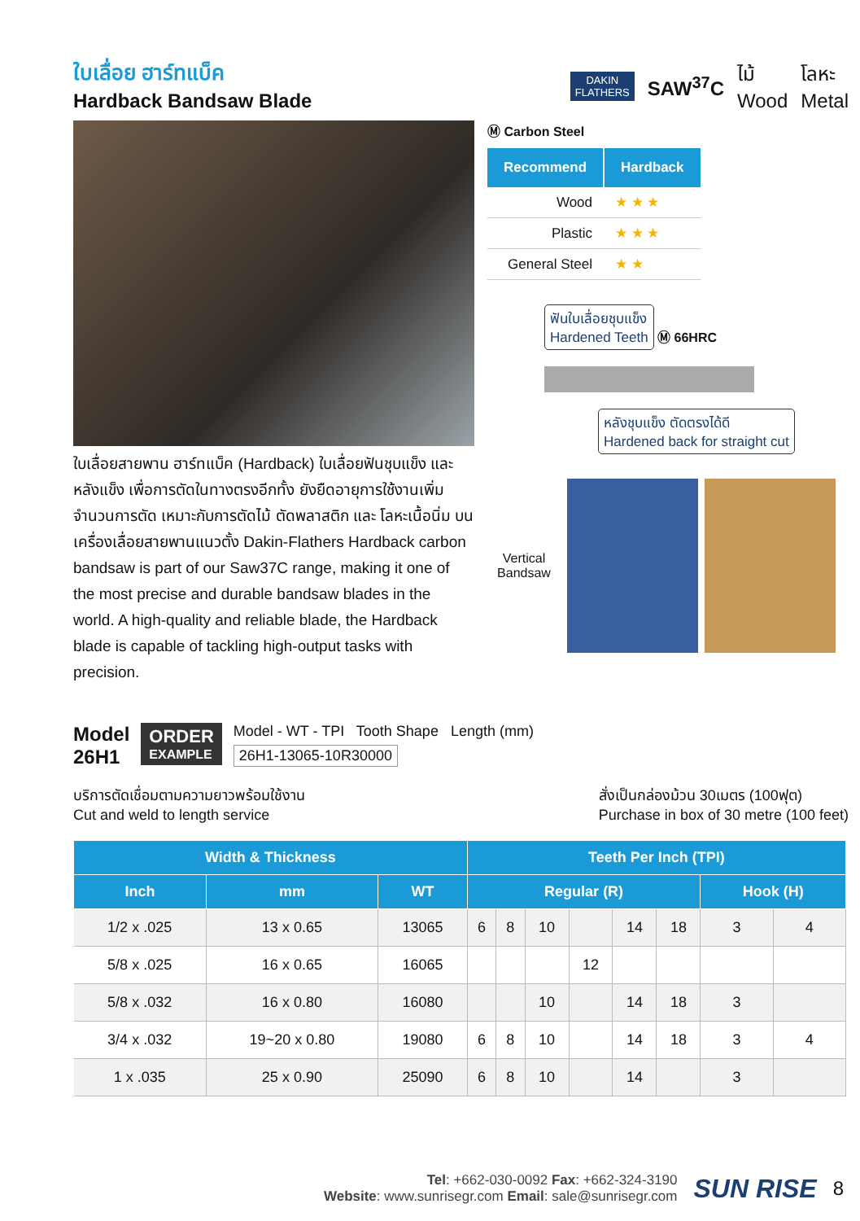ใบเลื่อย ฮาร์ทแบ็ค
Hardback Bandsaw Blade
DAKIN
FLATHERS
SAW<sup>37</sup>C ไม้
Wood โลหะ
Metal
ใบเลื่อยสายพาน ฮาร์ทแบ็ค (Hardback) ใบเลื่อยฟันชุบแข็ง และหลังแข็ง เพื่อการตัดในทางตรงอีกทั้ง ยังยืดอายุการใช้งานเพิ่มจำนวนการตัด เหมาะกับการตัดไม้ ตัดพลาสติก และ โลหะเนื้อนิ่ม บนเครื่องเลื่อยสายพานแนวตั้ง Dakin-Flathers Hardback carbon bandsaw is part of our Saw37C range, making it one of the most precise and durable bandsaw blades in the world. A high-quality and reliable blade, the Hardback blade is capable of tackling high-output tasks with precision.
Ⓜ Carbon Steel
| Recommend | Hardback |
| --- | --- |
| Wood | ★ ★ ★ |
| Plastic | ★ ★ ★ |
| General Steel | ★ ★ |
ฟันใบเลื่อยชุบแข็ง
Hardened Teeth Ⓜ 66HRC
หลังชุบแข็ง ตัดตรงได้ดี
Hardened back for straight cut
Vertical Bandsaw
Model
26H1
ORDER
EXAMPLE
Model - WT - TPI Tooth Shape Length (mm)
26H1-13065-10R30000
บริการตัดเชื่อมตามความยาวพร้อมใช้งาน
Cut and weld to length service
สั่งเป็นกล่องม้วน 30เมตร (100ฟุต)
Purchase in box of 30 metre (100 feet)
| Width & Thickness | | | Teeth Per Inch (TPI) | | | | | | | |
| --- | --- | --- | --- | --- | --- | --- | --- | --- | --- | --- |
| Inch | mm | WT | Regular (R) | | | | | | Hook (H) | |
| 1/2 x .025 | 13 x 0.65 | 13065 | 6 | 8 | 10 | | 14 | 18 | 3 | 4 |
| 5/8 x .025 | 16 x 0.65 | 16065 | | | | 12 | | | | |
| 5/8 x .032 | 16 x 0.80 | 16080 | | | 10 | | 14 | 18 | 3 | |
| 3/4 x .032 | 19~20 x 0.80 | 19080 | 6 | 8 | 10 | | 14 | 18 | 3 | 4 |
| 1 x .035 | 25 x 0.90 | 25090 | 6 | 8 | 10 | | 14 | | 3 | |
Tel: +662-030-0092 Fax: +662-324-3190
Website: www.sunrisegr.com Email: sale@sunrisegr.com
SUN RISE 8